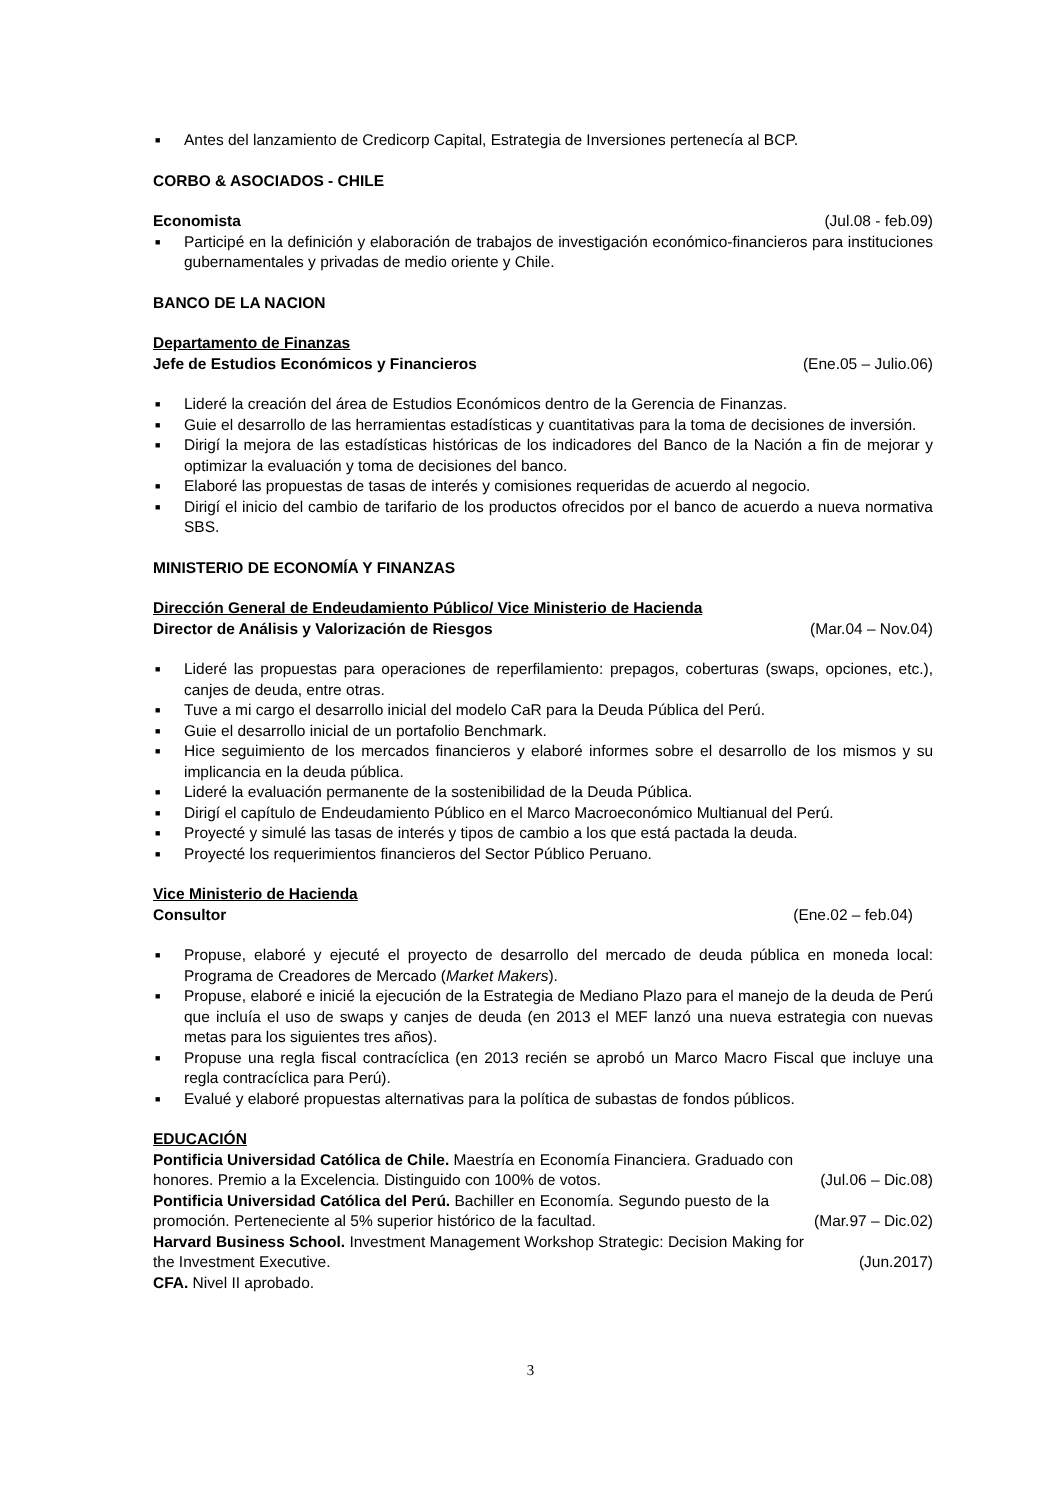■ Antes del lanzamiento de Credicorp Capital, Estrategia de Inversiones pertenecía al BCP.
CORBO & ASOCIADOS - CHILE
Economista (Jul.08 - feb.09)
■ Participé en la definición y elaboración de trabajos de investigación económico-financieros para instituciones gubernamentales y privadas de medio oriente y Chile.
BANCO DE LA NACION
Departamento de Finanzas
Jefe de Estudios Económicos y Financieros (Ene.05 – Julio.06)
■ Lideré la creación del área de Estudios Económicos dentro de la Gerencia de Finanzas.
■ Guie el desarrollo de las herramientas estadísticas y cuantitativas para la toma de decisiones de inversión.
■ Dirigí la mejora de las estadísticas históricas de los indicadores del Banco de la Nación a fin de mejorar y optimizar la evaluación y toma de decisiones del banco.
■ Elaboré las propuestas de tasas de interés y comisiones requeridas de acuerdo al negocio.
■ Dirigí el inicio del cambio de tarifario de los productos ofrecidos por el banco de acuerdo a nueva normativa SBS.
MINISTERIO DE ECONOMÍA Y FINANZAS
Dirección General de Endeudamiento Público/ Vice Ministerio de Hacienda
Director de Análisis y Valorización de Riesgos (Mar.04 – Nov.04)
■ Lideré las propuestas para operaciones de reperfilamiento: prepagos, coberturas (swaps, opciones, etc.), canjes de deuda, entre otras.
■ Tuve a mi cargo el desarrollo inicial del modelo CaR para la Deuda Pública del Perú.
■ Guie el desarrollo inicial de un portafolio Benchmark.
■ Hice seguimiento de los mercados financieros y elaboré informes sobre el desarrollo de los mismos y su implicancia en la deuda pública.
■ Lideré la evaluación permanente de la sostenibilidad de la Deuda Pública.
■ Dirigí el capítulo de Endeudamiento Público en el Marco Macroeconómico Multianual del Perú.
■ Proyecté y simulé las tasas de interés y tipos de cambio a los que está pactada la deuda.
■ Proyecté los requerimientos financieros del Sector Público Peruano.
Vice Ministerio de Hacienda
Consultor (Ene.02 – feb.04)
■ Propuse, elaboré y ejecuté el proyecto de desarrollo del mercado de deuda pública en moneda local: Programa de Creadores de Mercado (Market Makers).
■ Propuse, elaboré e inicié la ejecución de la Estrategia de Mediano Plazo para el manejo de la deuda de Perú que incluía el uso de swaps y canjes de deuda (en 2013 el MEF lanzó una nueva estrategia con nuevas metas para los siguientes tres años).
■ Propuse una regla fiscal contracíclica (en 2013 recién se aprobó un Marco Macro Fiscal que incluye una regla contracíclica para Perú).
■ Evalué y elaboré propuestas alternativas para la política de subastas de fondos públicos.
EDUCACIÓN
Pontificia Universidad Católica de Chile. Maestría en Economía Financiera. Graduado con
honores. Premio a la Excelencia. Distinguido con 100% de votos. (Jul.06 – Dic.08)
Pontificia Universidad Católica del Perú. Bachiller en Economía. Segundo puesto de la
promoción. Perteneciente al 5% superior histórico de la facultad. (Mar.97 – Dic.02)
Harvard Business School. Investment Management Workshop Strategic: Decision Making for
the Investment Executive. (Jun.2017)
CFA. Nivel II aprobado.
3